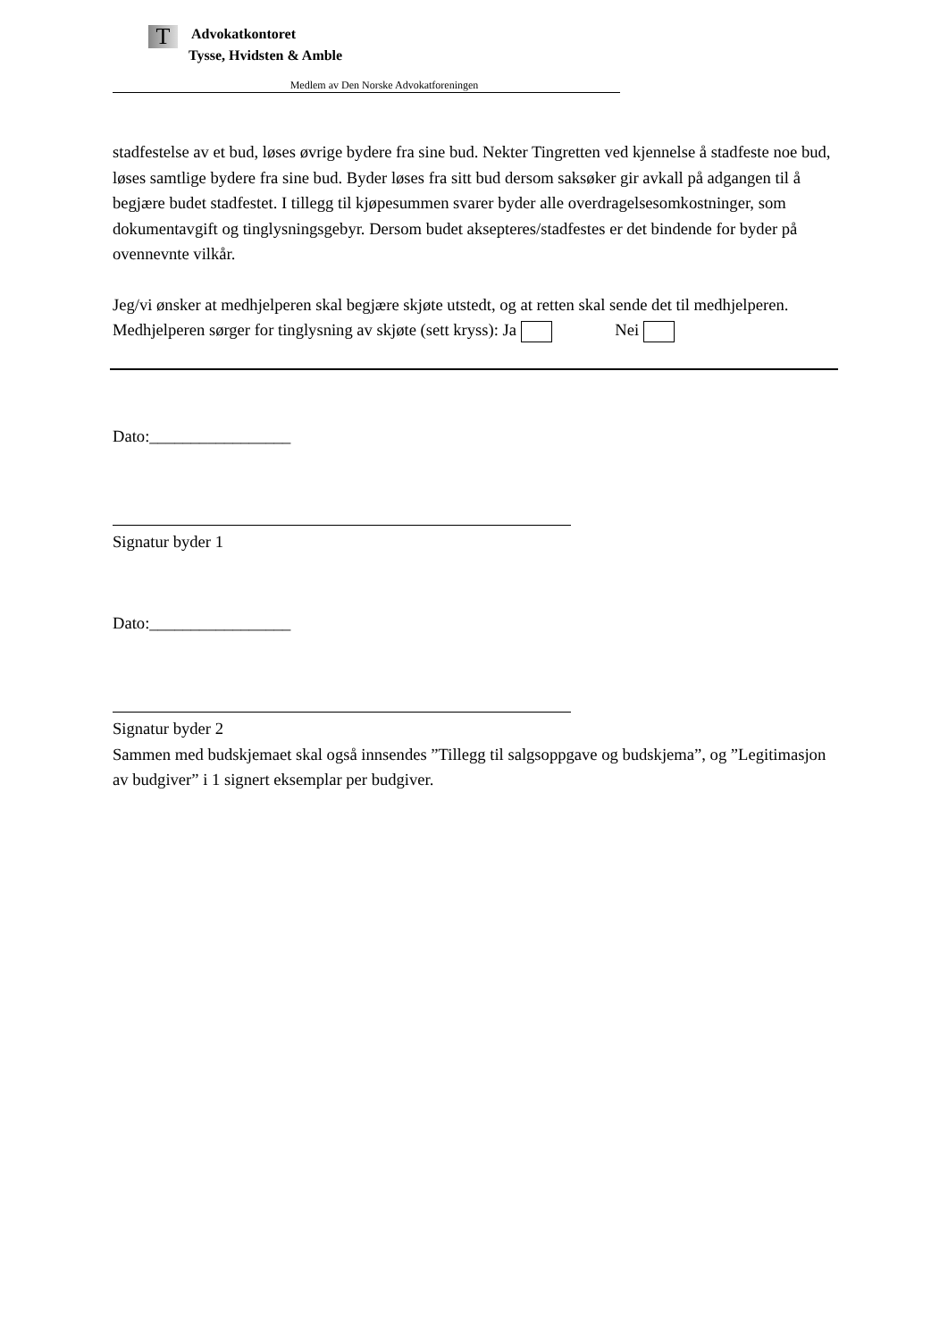T
Advokatkontoret
Tysse, Hvidsten & Amble
Medlem av Den Norske Advokatforeningen
stadfestelse av et bud, løses øvrige bydere fra sine bud. Nekter Tingretten ved kjennelse å stadfeste noe bud, løses samtlige bydere fra sine bud. Byder løses fra sitt bud dersom saksøker gir avkall på adgangen til å begjære budet stadfestet. I tillegg til kjøpesummen svarer byder alle overdragelsesomkostninger, som dokumentavgift og tinglysningsgebyr. Dersom budet aksepteres/stadfestes er det bindende for byder på ovennevnte vilkår.
Jeg/vi ønsker at medhjelperen skal begjære skjøte utstedt, og at retten skal sende det til medhjelperen. Medhjelperen sørger for tinglysning av skjøte (sett kryss): Ja Nei
Dato:_________________
Signatur byder 1
Dato:_________________
Signatur byder 2
Sammen med budskjemaet skal også innsendes ”Tillegg til salgsoppgave og budskjema”, og ”Legitimasjon av budgiver” i 1 signert eksemplar per budgiver.